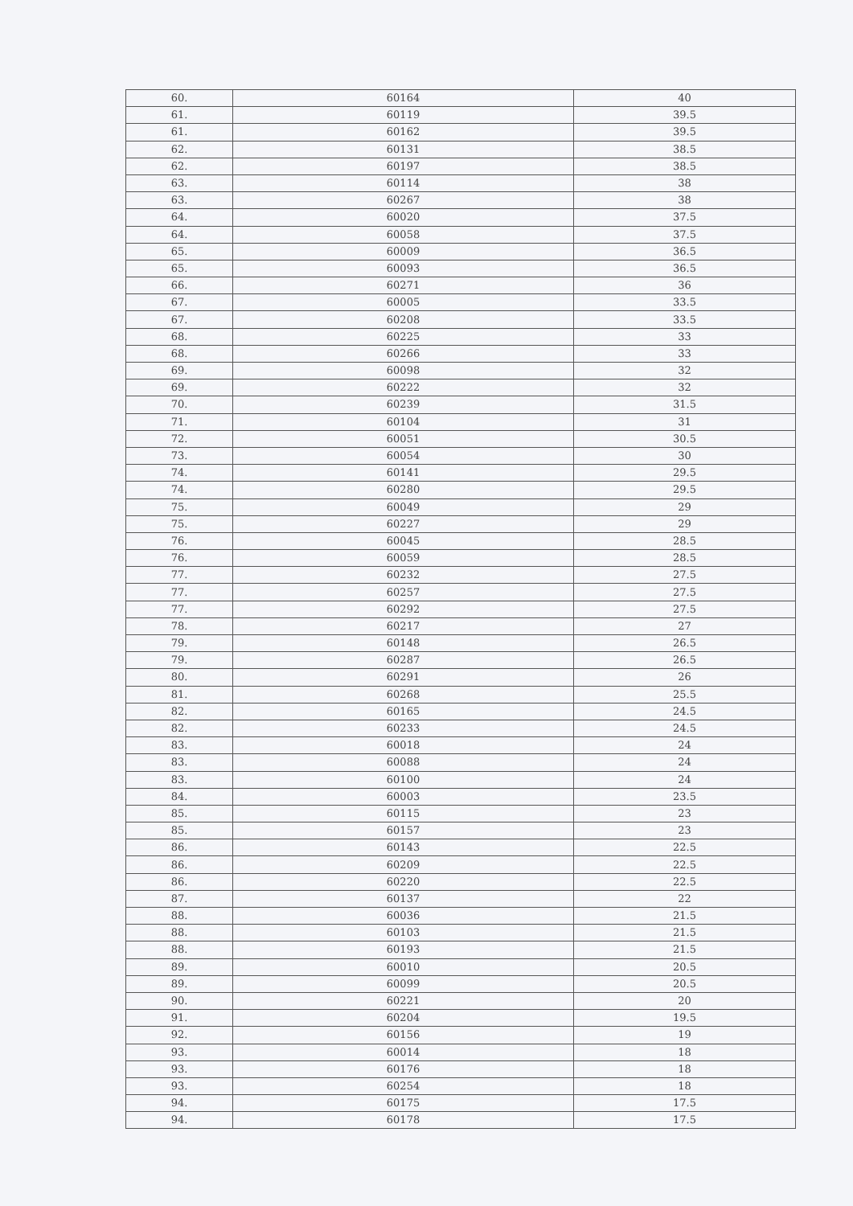| 60. | 60164 | 40 |
| 61. | 60119 | 39.5 |
| 61. | 60162 | 39.5 |
| 62. | 60131 | 38.5 |
| 62. | 60197 | 38.5 |
| 63. | 60114 | 38 |
| 63. | 60267 | 38 |
| 64. | 60020 | 37.5 |
| 64. | 60058 | 37.5 |
| 65. | 60009 | 36.5 |
| 65. | 60093 | 36.5 |
| 66. | 60271 | 36 |
| 67. | 60005 | 33.5 |
| 67. | 60208 | 33.5 |
| 68. | 60225 | 33 |
| 68. | 60266 | 33 |
| 69. | 60098 | 32 |
| 69. | 60222 | 32 |
| 70. | 60239 | 31.5 |
| 71. | 60104 | 31 |
| 72. | 60051 | 30.5 |
| 73. | 60054 | 30 |
| 74. | 60141 | 29.5 |
| 74. | 60280 | 29.5 |
| 75. | 60049 | 29 |
| 75. | 60227 | 29 |
| 76. | 60045 | 28.5 |
| 76. | 60059 | 28.5 |
| 77. | 60232 | 27.5 |
| 77. | 60257 | 27.5 |
| 77. | 60292 | 27.5 |
| 78. | 60217 | 27 |
| 79. | 60148 | 26.5 |
| 79. | 60287 | 26.5 |
| 80. | 60291 | 26 |
| 81. | 60268 | 25.5 |
| 82. | 60165 | 24.5 |
| 82. | 60233 | 24.5 |
| 83. | 60018 | 24 |
| 83. | 60088 | 24 |
| 83. | 60100 | 24 |
| 84. | 60003 | 23.5 |
| 85. | 60115 | 23 |
| 85. | 60157 | 23 |
| 86. | 60143 | 22.5 |
| 86. | 60209 | 22.5 |
| 86. | 60220 | 22.5 |
| 87. | 60137 | 22 |
| 88. | 60036 | 21.5 |
| 88. | 60103 | 21.5 |
| 88. | 60193 | 21.5 |
| 89. | 60010 | 20.5 |
| 89. | 60099 | 20.5 |
| 90. | 60221 | 20 |
| 91. | 60204 | 19.5 |
| 92. | 60156 | 19 |
| 93. | 60014 | 18 |
| 93. | 60176 | 18 |
| 93. | 60254 | 18 |
| 94. | 60175 | 17.5 |
| 94. | 60178 | 17.5 |